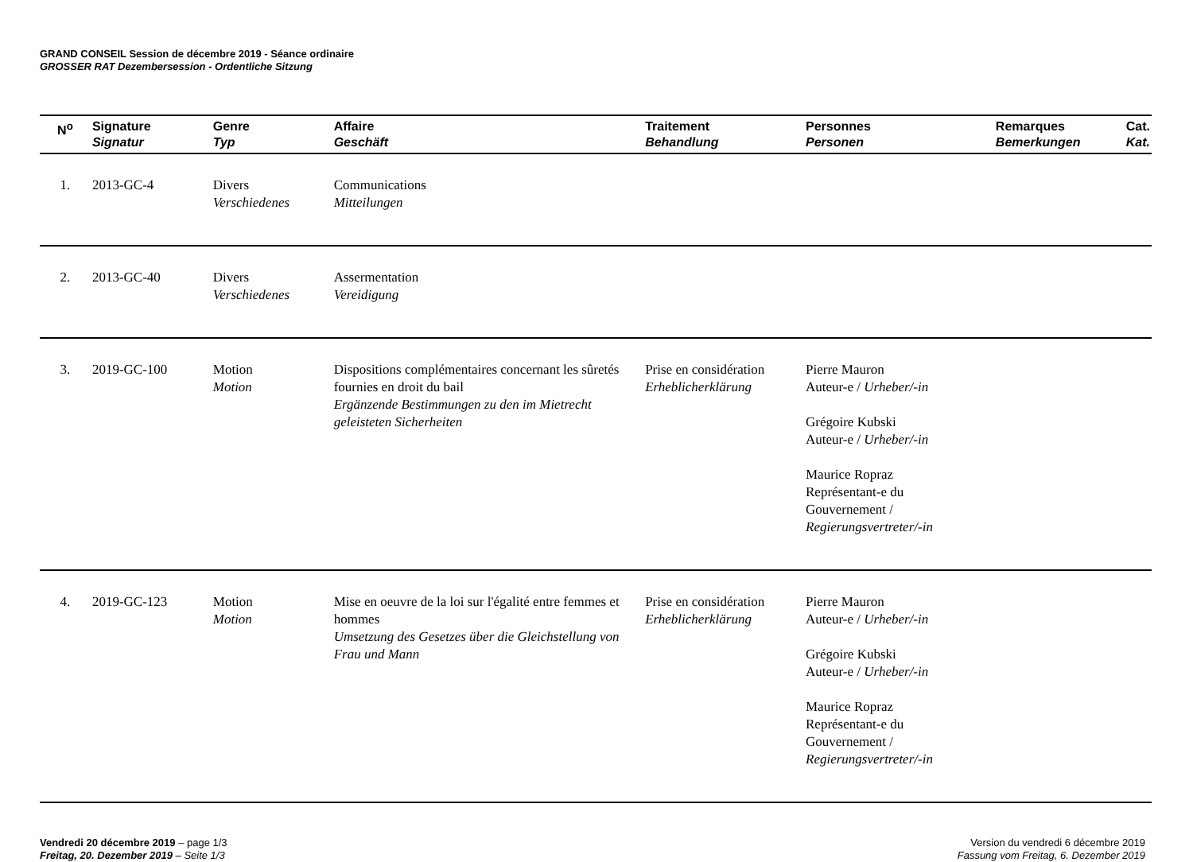GRAND CONSEIL Session de décembre 2019 - Séance ordinaire
GROSSER RAT Dezembersession - Ordentliche Sitzung
| N<sup>o</sup> | Signature Signatur | Genre Typ | Affaire Geschäft | Traitement Behandlung | Personnes Personen | Remarques Bemerkungen | Cat. Kat. |
| --- | --- | --- | --- | --- | --- | --- | --- |
| 1. | 2013-GC-4 | Divers Verschiedenes | Communications Mitteilungen | | | | |
| 2. | 2013-GC-40 | Divers Verschiedenes | Assermentation Vereidigung | | | | |
| 3. | 2019-GC-100 | Motion Motion | Dispositions complémentaires concernant les sûretés fournies en droit du bail Ergänzende Bestimmungen zu den im Mietrecht geleisteten Sicherheiten | Prise en considération Erheblicherklärung | Pierre Mauron Auteur-e / Urheber/-in Grégoire Kubski Auteur-e / Urheber/-in Maurice Ropraz Représentant-e du Gouvernement / Regierungsvertreter/-in | | |
| 4. | 2019-GC-123 | Motion Motion | Mise en oeuvre de la loi sur l'égalité entre femmes et hommes Umsetzung des Gesetzes über die Gleichstellung von Frau und Mann | Prise en considération Erheblicherklärung | Pierre Mauron Auteur-e / Urheber/-in Grégoire Kubski Auteur-e / Urheber/-in Maurice Ropraz Représentant-e du Gouvernement / Regierungsvertreter/-in | | |
Vendredi 20 décembre 2019 – page 1/3
Freitag, 20. Dezember 2019 – Seite 1/3
Version du vendredi 6 décembre 2019
Fassung vom Freitag, 6. Dezember 2019